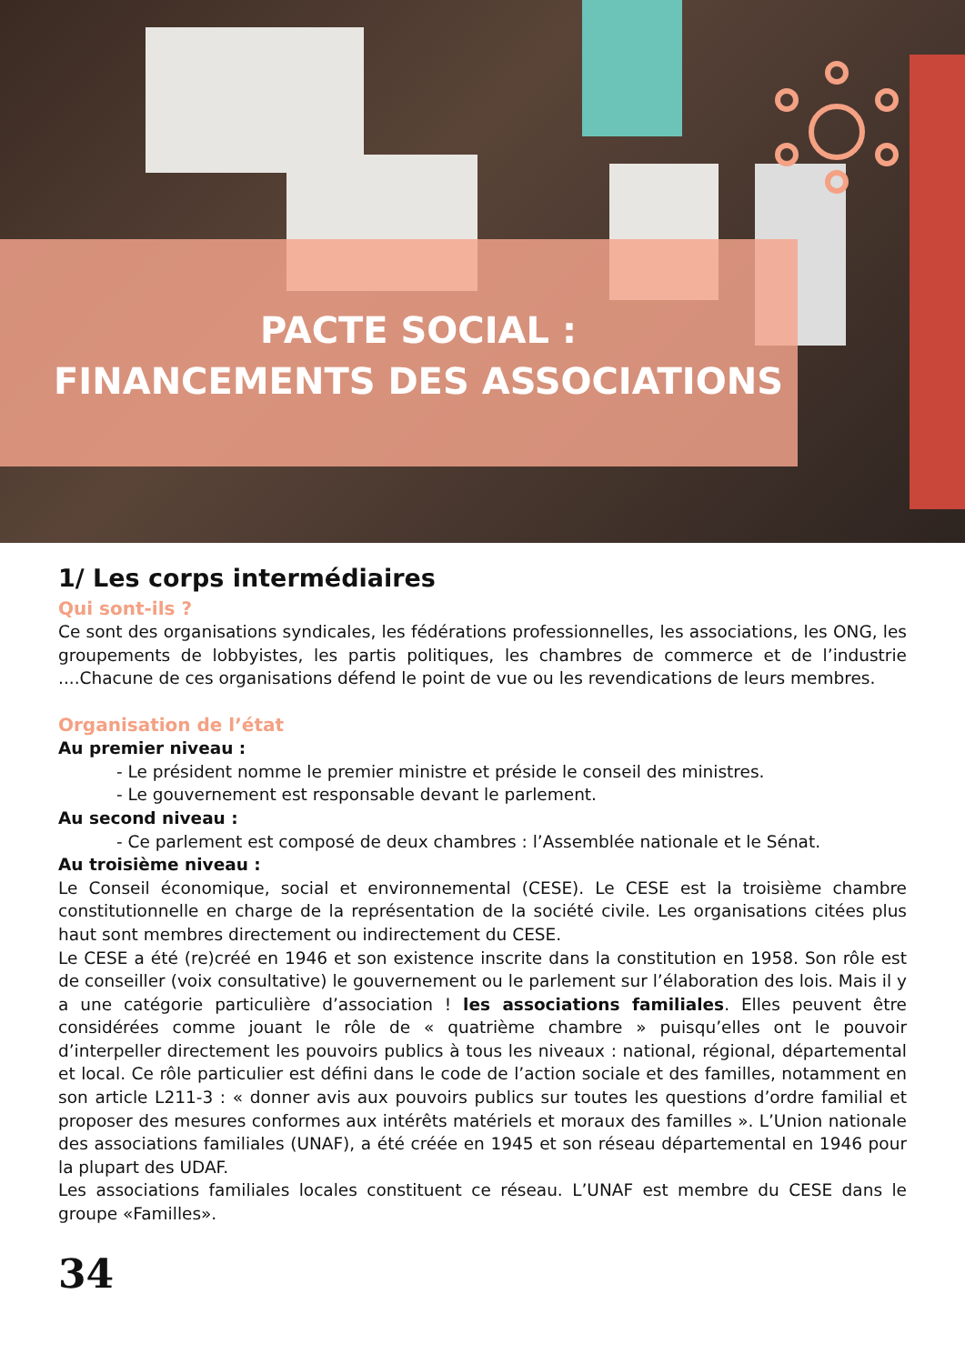PACTE SOCIAL :
FINANCEMENTS DES ASSOCIATIONS
1/ Les corps intermédiaires
Qui sont-ils ?
Ce sont des organisations syndicales, les fédérations professionnelles, les associations, les ONG, les groupements de lobbyistes, les partis politiques, les chambres de commerce et de l’industrie ....Chacune de ces organisations défend le point de vue ou les revendications de leurs membres.
Organisation de l’état
Au premier niveau :
- Le président nomme le premier ministre et préside le conseil des ministres.
- Le gouvernement est responsable devant le parlement.
Au second niveau :
- Ce parlement est composé de deux chambres : l’Assemblée nationale et le Sénat.
Au troisième niveau :
Le Conseil économique, social et environnemental (CESE). Le CESE est la troisième chambre constitutionnelle en charge de la représentation de la société civile. Les organisations citées plus haut sont membres directement ou indirectement du CESE.
Le CESE a été (re)créé en 1946 et son existence inscrite dans la constitution en 1958. Son rôle est de conseiller (voix consultative) le gouvernement ou le parlement sur l’élaboration des lois. Mais il y a une catégorie particulière d’association ! les associations familiales. Elles peuvent être considérées comme jouant le rôle de « quatrième chambre » puisqu’elles ont le pouvoir d’interpeller directement les pouvoirs publics à tous les niveaux : national, régional, départemental et local. Ce rôle particulier est défini dans le code de l’action sociale et des familles, notamment en son article L211-3 : « donner avis aux pouvoirs publics sur toutes les questions d’ordre familial et proposer des mesures conformes aux intérêts matériels et moraux des familles ». L’Union nationale des associations familiales (UNAF), a été créée en 1945 et son réseau départemental en 1946 pour la plupart des UDAF.
Les associations familiales locales constituent ce réseau. L’UNAF est membre du CESE dans le groupe «Familles».
34